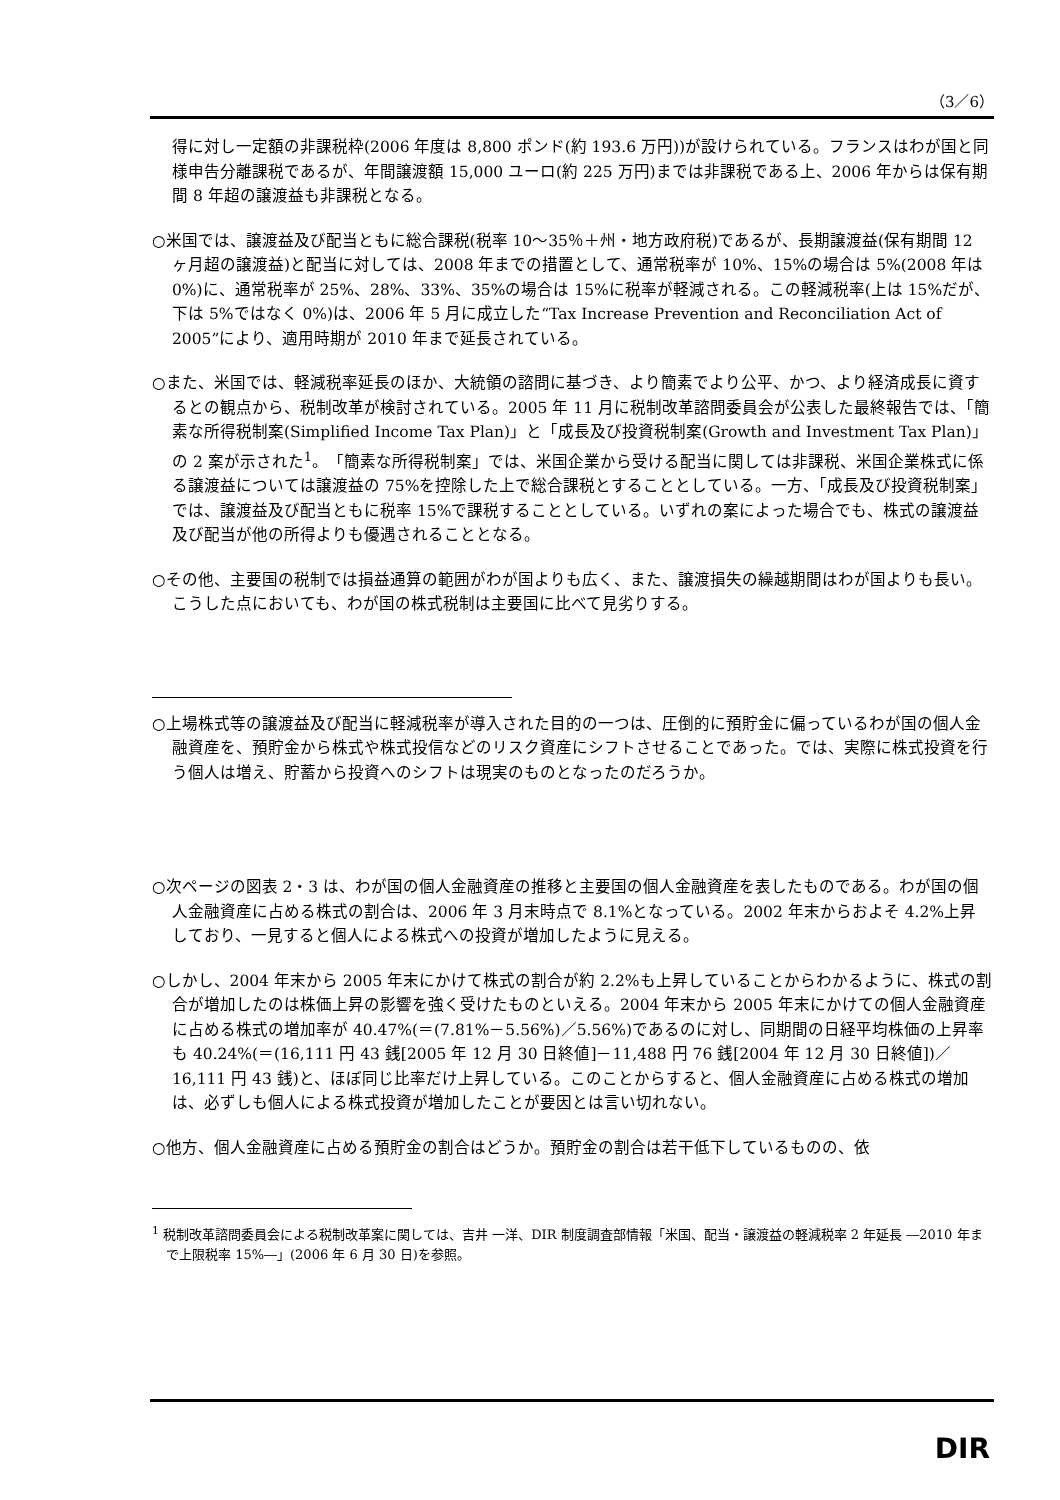（3／6）
得に対し一定額の非課税枠(2006 年度は 8,800 ポンド(約 193.6 万円))が設けられている。フランスはわが国と同様申告分離課税であるが、年間譲渡額 15,000 ユーロ(約 225 万円)までは非課税である上、2006 年からは保有期間 8 年超の譲渡益も非課税となる。
○米国では、譲渡益及び配当ともに総合課税(税率 10～35％＋州・地方政府税)であるが、長期譲渡益(保有期間 12 ヶ月超の譲渡益)と配当に対しては、2008 年までの措置として、通常税率が 10%、15%の場合は 5%(2008 年は 0%)に、通常税率が 25%、28%、33%、35%の場合は 15%に税率が軽減される。この軽減税率(上は 15%だが、下は 5%ではなく 0%)は、2006 年 5 月に成立した“Tax Increase Prevention and Reconciliation Act of 2005”により、適用時期が 2010 年まで延長されている。
○また、米国では、軽減税率延長のほか、大統領の諮問に基づき、より簡素でより公平、かつ、より経済成長に資するとの観点から、税制改革が検討されている。2005 年 11 月に税制改革諮問委員会が公表した最終報告では、「簡素な所得税制案(Simplified Income Tax Plan)」と「成長及び投資税制案(Growth and Investment Tax Plan)」の 2 案が示された<sup>1</sup>。「簡素な所得税制案」では、米国企業から受ける配当に関しては非課税、米国企業株式に係る譲渡益については譲渡益の 75%を控除した上で総合課税とすることとしている。一方、「成長及び投資税制案」では、譲渡益及び配当ともに税率 15%で課税することとしている。いずれの案によった場合でも、株式の譲渡益及び配当が他の所得よりも優遇されることとなる。
○その他、主要国の税制では損益通算の範囲がわが国よりも広く、また、譲渡損失の繰越期間はわが国よりも長い。こうした点においても、わが国の株式税制は主要国に比べて見劣りする。
○上場株式等の譲渡益及び配当に軽減税率が導入された目的の一つは、圧倒的に預貯金に偏っているわが国の個人金融資産を、預貯金から株式や株式投信などのリスク資産にシフトさせることであった。では、実際に株式投資を行う個人は増え、貯蓄から投資へのシフトは現実のものとなったのだろうか。
○次ページの図表 2・3 は、わが国の個人金融資産の推移と主要国の個人金融資産を表したものである。わが国の個人金融資産に占める株式の割合は、2006 年 3 月末時点で 8.1%となっている。2002 年末からおよそ 4.2%上昇しており、一見すると個人による株式への投資が増加したように見える。
○しかし、2004 年末から 2005 年末にかけて株式の割合が約 2.2%も上昇していることからわかるように、株式の割合が増加したのは株価上昇の影響を強く受けたものといえる。2004 年末から 2005 年末にかけての個人金融資産に占める株式の増加率が 40.47%(＝(7.81%－5.56%)／5.56%)であるのに対し、同期間の日経平均株価の上昇率も 40.24%(＝(16,111 円 43 銭[2005 年 12 月 30 日終値]－11,488 円 76 銭[2004 年 12 月 30 日終値])／16,111 円 43 銭)と、ほぼ同じ比率だけ上昇している。このことからすると、個人金融資産に占める株式の増加は、必ずしも個人による株式投資が増加したことが要因とは言い切れない。
○他方、個人金融資産に占める預貯金の割合はどうか。預貯金の割合は若干低下しているものの、依
<sup>1</sup> 税制改革諮問委員会による税制改革案に関しては、吉井 一洋、DIR 制度調査部情報「米国、配当・譲渡益の軽減税率 2 年延長 ―2010 年まで上限税率 15%―」(2006 年 6 月 30 日)を参照。
DIR